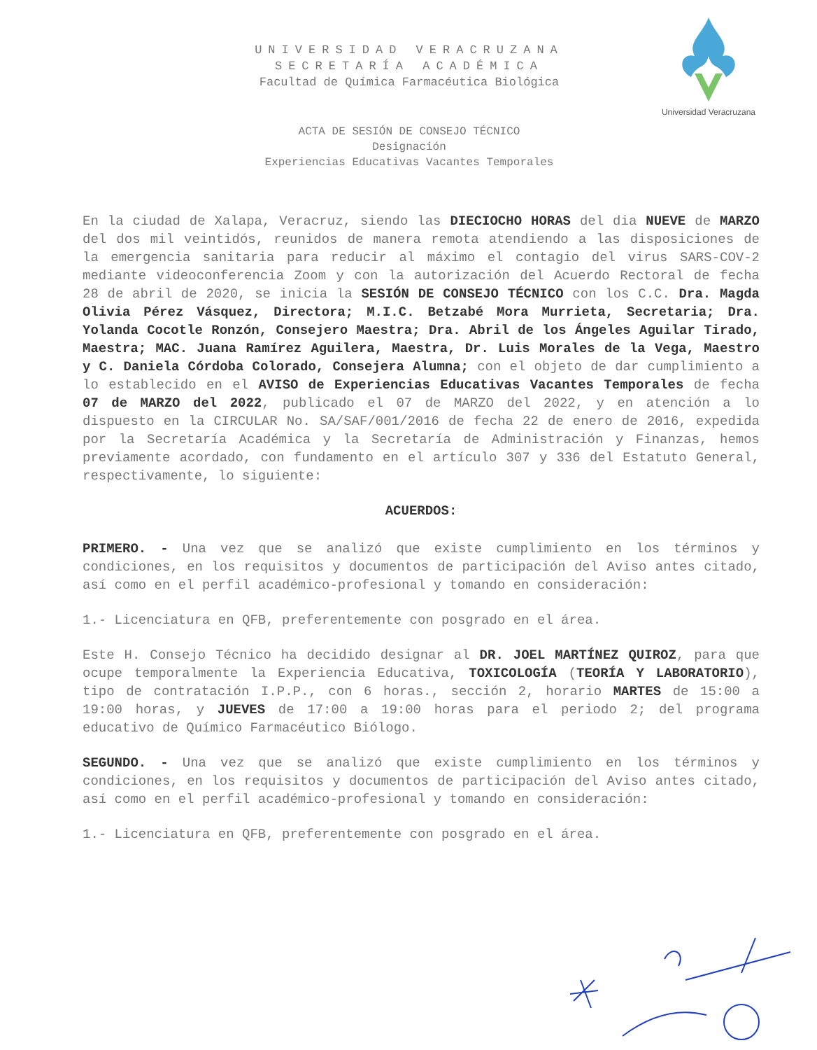Universidad Veracruzana
UNIVERSIDAD VERACRUZANA
SECRETARÍA ACADÉMICA
Facultad de Química Farmacéutica Biológica
ACTA DE SESIÓN DE CONSEJO TÉCNICO
Designación
Experiencias Educativas Vacantes Temporales
En la ciudad de Xalapa, Veracruz, siendo las DIECIOCHO HORAS del dia NUEVE de MARZO del dos mil veintidós, reunidos de manera remota atendiendo a las disposiciones de la emergencia sanitaria para reducir al máximo el contagio del virus SARS-COV-2 mediante videoconferencia Zoom y con la autorización del Acuerdo Rectoral de fecha 28 de abril de 2020, se inicia la SESIÓN DE CONSEJO TÉCNICO con los C.C. Dra. Magda Olivia Pérez Vásquez, Directora; M.I.C. Betzabé Mora Murrieta, Secretaria; Dra. Yolanda Cocotle Ronzón, Consejero Maestra; Dra. Abril de los Ángeles Aguilar Tirado, Maestra; MAC. Juana Ramírez Aguilera, Maestra, Dr. Luis Morales de la Vega, Maestro y C. Daniela Córdoba Colorado, Consejera Alumna; con el objeto de dar cumplimiento a lo establecido en el AVISO de Experiencias Educativas Vacantes Temporales de fecha 07 de MARZO del 2022, publicado el 07 de MARZO del 2022, y en atención a lo dispuesto en la CIRCULAR No. SA/SAF/001/2016 de fecha 22 de enero de 2016, expedida por la Secretaría Académica y la Secretaría de Administración y Finanzas, hemos previamente acordado, con fundamento en el artículo 307 y 336 del Estatuto General, respectivamente, lo siguiente:
ACUERDOS:
PRIMERO. - Una vez que se analizó que existe cumplimiento en los términos y condiciones, en los requisitos y documentos de participación del Aviso antes citado, así como en el perfil académico-profesional y tomando en consideración:
1.- Licenciatura en QFB, preferentemente con posgrado en el área.
Este H. Consejo Técnico ha decidido designar al DR. JOEL MARTÍNEZ QUIROZ, para que ocupe temporalmente la Experiencia Educativa, TOXICOLOGÍA (TEORÍA Y LABORATORIO), tipo de contratación I.P.P., con 6 horas., sección 2, horario MARTES de 15:00 a 19:00 horas, y JUEVES de 17:00 a 19:00 horas para el periodo 2; del programa educativo de Químico Farmacéutico Biólogo.
SEGUNDO. - Una vez que se analizó que existe cumplimiento en los términos y condiciones, en los requisitos y documentos de participación del Aviso antes citado, así como en el perfil académico-profesional y tomando en consideración:
1.- Licenciatura en QFB, preferentemente con posgrado en el área.